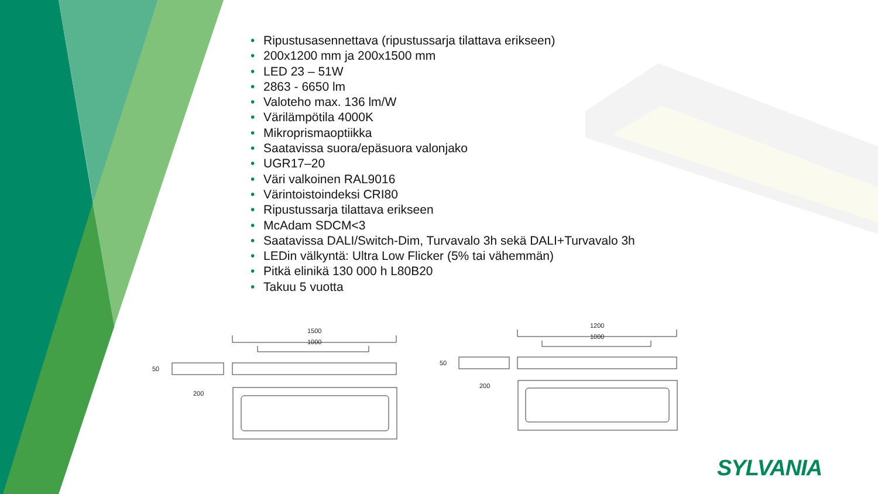• Ripustusasennettava (ripustussarja tilattava erikseen)
• 200x1200 mm ja 200x1500 mm
• LED 23 – 51W
• 2863 - 6650 lm
• Valoteho max. 136 lm/W
• Värilämpötila 4000K
• Mikroprismaoptiikka
• Saatavissa suora/epäsuora valonjako
• UGR17–20
• Väri valkoinen RAL9016
• Värintoistoindeksi CRI80
• Ripustussarja tilattava erikseen
• McAdam SDCM<3
• Saatavissa DALI/Switch-Dim, Turvavalo 3h sekä DALI+Turvavalo 3h
• LEDin välkyntä: Ultra Low Flicker (5% tai vähemmän)
• Pitkä elinikä 130 000 h L80B20
• Takuu 5 vuotta
1500
1000
50
200
1200
1000
50
200
SYLVANIA